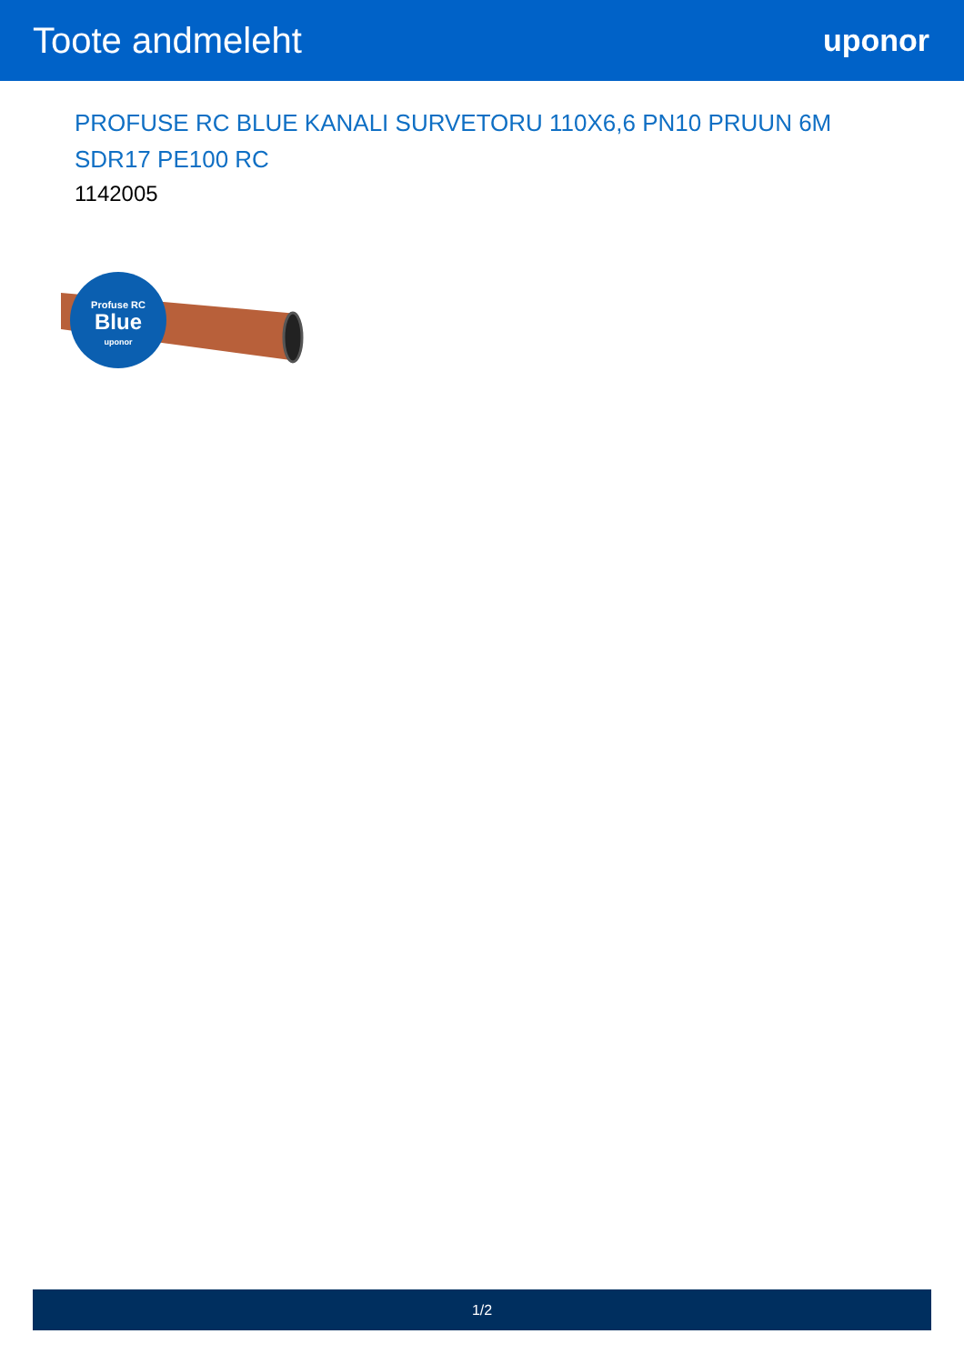Toote andmeleht
uponor
PROFUSE RC BLUE KANALI SURVETORU 110X6,6 PN10 PRUUN 6M SDR17 PE100 RC
1142005
Profuse RC
Blue
uponor
1/2